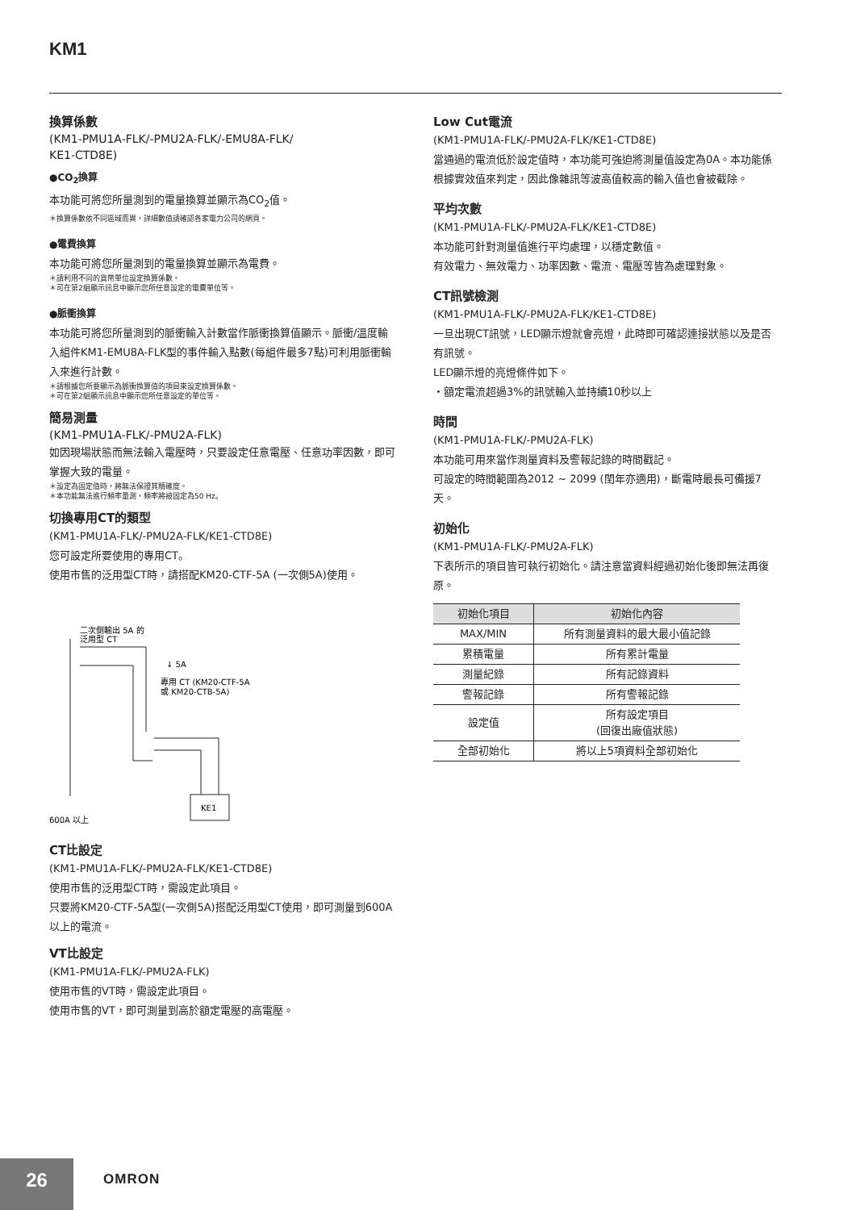KM1
換算係數
(KM1-PMU1A-FLK/-PMU2A-FLK/-EMU8A-FLK/
KE1-CTD8E)
●CO<sub>2</sub>換算
本功能可將您所量測到的電量換算並顯示為CO<sub>2</sub>值。
＊換算係數依不同區域而異，詳細數值請確認各家電力公司的網頁。
●電費換算
本功能可將您所量測到的電量換算並顯示為電費。
＊請利用不同的貨幣單位設定換算係數。
＊可在第2組顯示訊息中顯示您所任意設定的電費單位等。
●脈衝換算
本功能可將您所量測到的脈衝輸入計數當作脈衝換算值顯示。脈衝/溫度輸入組件KM1-EMU8A-FLK型的事件輸入點數(每組件最多7點)可利用脈衝輸入來進行計數。
＊請根據您所要顯示為脈衝換算值的項目來設定換算係數。
＊可在第2組顯示訊息中顯示您所任意設定的單位等。
簡易測量
(KM1-PMU1A-FLK/-PMU2A-FLK)
如因現場狀態而無法輸入電壓時，只要設定任意電壓、任意功率因數，即可掌握大致的電量。
＊設定為固定值時，將無法保證其精確度。
＊本功能無法進行頻率量測，頻率將被固定為50 Hz。
切換專用CT的類型
(KM1-PMU1A-FLK/-PMU2A-FLK/KE1-CTD8E)
您可設定所要使用的專用CT。
使用市售的泛用型CT時，請搭配KM20-CTF-5A (一次側5A)使用。
二次側輸出 5A 的
泛用型 CT
↓ 5A
專用 CT (KM20-CTF-5A
或 KM20-CTB-5A)
KE1
600A 以上
CT比設定
(KM1-PMU1A-FLK/-PMU2A-FLK/KE1-CTD8E)
使用市售的泛用型CT時，需設定此項目。
只要將KM20-CTF-5A型(一次側5A)搭配泛用型CT使用，即可測量到600A以上的電流。
VT比設定
(KM1-PMU1A-FLK/-PMU2A-FLK)
使用市售的VT時，需設定此項目。
使用市售的VT，即可測量到高於額定電壓的高電壓。
Low Cut電流
(KM1-PMU1A-FLK/-PMU2A-FLK/KE1-CTD8E)
當通過的電流低於設定值時，本功能可強迫將測量值設定為0A。本功能係根據實效值來判定，因此像雜訊等波高值較高的輸入值也會被截除。
平均次數
(KM1-PMU1A-FLK/-PMU2A-FLK/KE1-CTD8E)
本功能可針對測量值進行平均處理，以穩定數值。
有效電力、無效電力、功率因數、電流、電壓等皆為處理對象。
CT訊號檢測
(KM1-PMU1A-FLK/-PMU2A-FLK/KE1-CTD8E)
一旦出現CT訊號，LED顯示燈就會亮燈，此時即可確認連接狀態以及是否有訊號。
LED顯示燈的亮燈條件如下。
・額定電流超過3%的訊號輸入並持續10秒以上
時間
(KM1-PMU1A-FLK/-PMU2A-FLK)
本功能可用來當作測量資料及警報記錄的時間戳記。
可設定的時間範圍為2012 ~ 2099 (閏年亦適用)，斷電時最長可備援7天。
初始化
(KM1-PMU1A-FLK/-PMU2A-FLK)
下表所示的項目皆可執行初始化。請注意當資料經過初始化後即無法再復原。
| 初始化項目 | 初始化內容 |
| --- | --- |
| MAX/MIN | 所有測量資料的最大最小值記錄 |
| 累積電量 | 所有累計電量 |
| 測量紀錄 | 所有記錄資料 |
| 警報記錄 | 所有警報記錄 |
| 設定值 | 所有設定項目 (回復出廠值狀態) |
| 全部初始化 | 將以上5項資料全部初始化 |
26 OMRON